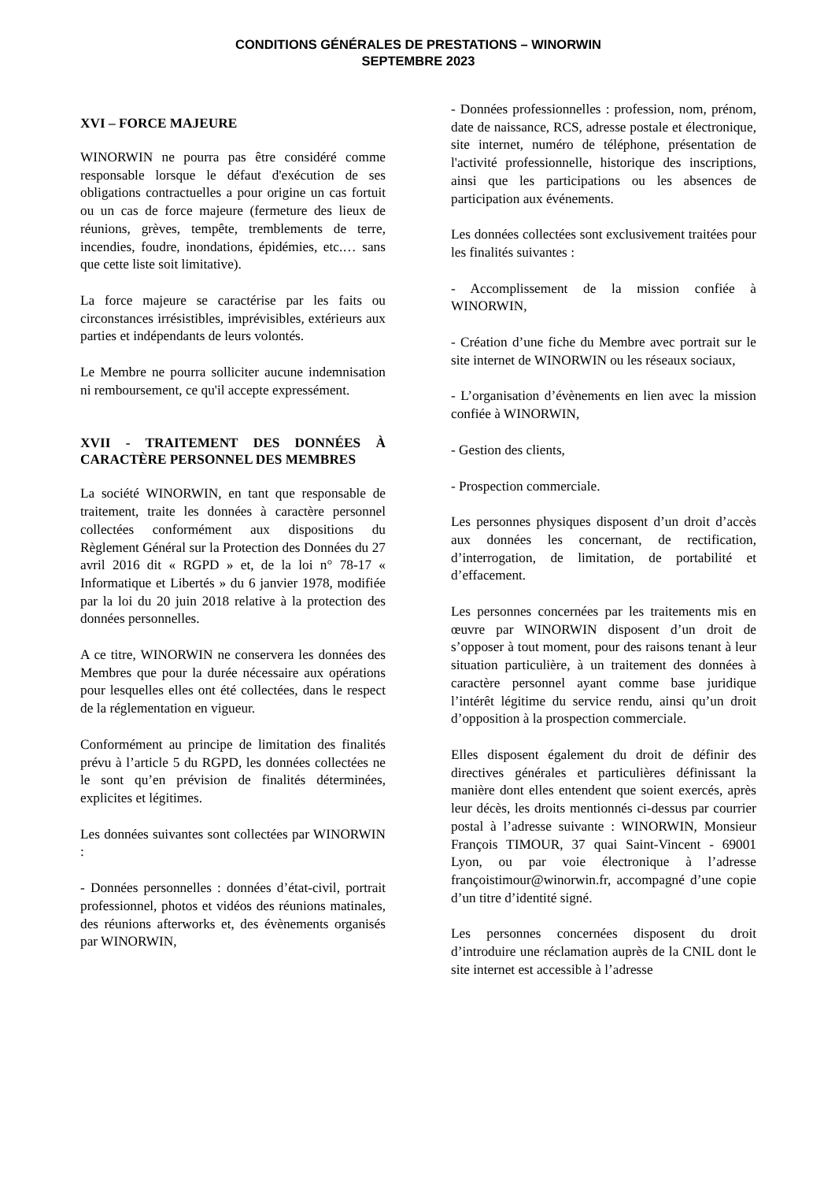CONDITIONS GÉNÉRALES DE PRESTATIONS – WINORWIN
SEPTEMBRE 2023
XVI – FORCE MAJEURE
WINORWIN ne pourra pas être considéré comme responsable lorsque le défaut d'exécution de ses obligations contractuelles a pour origine un cas fortuit ou un cas de force majeure (fermeture des lieux de réunions, grèves, tempête, tremblements de terre, incendies, foudre, inondations, épidémies, etc.… sans que cette liste soit limitative).
La force majeure se caractérise par les faits ou circonstances irrésistibles, imprévisibles, extérieurs aux parties et indépendants de leurs volontés.
Le Membre ne pourra solliciter aucune indemnisation ni remboursement, ce qu'il accepte expressément.
XVII - TRAITEMENT DES DONNÉES À CARACTÈRE PERSONNEL DES MEMBRES
La société WINORWIN, en tant que responsable de traitement, traite les données à caractère personnel collectées conformément aux dispositions du Règlement Général sur la Protection des Données du 27 avril 2016 dit « RGPD » et, de la loi n° 78-17 « Informatique et Libertés » du 6 janvier 1978, modifiée par la loi du 20 juin 2018 relative à la protection des données personnelles.
A ce titre, WINORWIN ne conservera les données des Membres que pour la durée nécessaire aux opérations pour lesquelles elles ont été collectées, dans le respect de la réglementation en vigueur.
Conformément au principe de limitation des finalités prévu à l’article 5 du RGPD, les données collectées ne le sont qu’en prévision de finalités déterminées, explicites et légitimes.
Les données suivantes sont collectées par WINORWIN :
- Données personnelles : données d’état-civil, portrait professionnel, photos et vidéos des réunions matinales, des réunions afterworks et, des évènements organisés par WINORWIN,
- Données professionnelles : profession, nom, prénom, date de naissance, RCS, adresse postale et électronique, site internet, numéro de téléphone, présentation de l'activité professionnelle, historique des inscriptions, ainsi que les participations ou les absences de participation aux événements.
Les données collectées sont exclusivement traitées pour les finalités suivantes :
- Accomplissement de la mission confiée à WINORWIN,
- Création d’une fiche du Membre avec portrait sur le site internet de WINORWIN ou les réseaux sociaux,
- L’organisation d’évènements en lien avec la mission confiée à WINORWIN,
- Gestion des clients,
- Prospection commerciale.
Les personnes physiques disposent d’un droit d’accès aux données les concernant, de rectification, d’interrogation, de limitation, de portabilité et d’effacement.
Les personnes concernées par les traitements mis en œuvre par WINORWIN disposent d’un droit de s’opposer à tout moment, pour des raisons tenant à leur situation particulière, à un traitement des données à caractère personnel ayant comme base juridique l’intérêt légitime du service rendu, ainsi qu’un droit d’opposition à la prospection commerciale.
Elles disposent également du droit de définir des directives générales et particulières définissant la manière dont elles entendent que soient exercés, après leur décès, les droits mentionnés ci-dessus par courrier postal à l’adresse suivante : WINORWIN, Monsieur François TIMOUR, 37 quai Saint-Vincent - 69001 Lyon, ou par voie électronique à l’adresse françoistimour@winorwin.fr, accompagné d’une copie d’un titre d’identité signé.
Les personnes concernées disposent du droit d’introduire une réclamation auprès de la CNIL dont le site internet est accessible à l’adresse